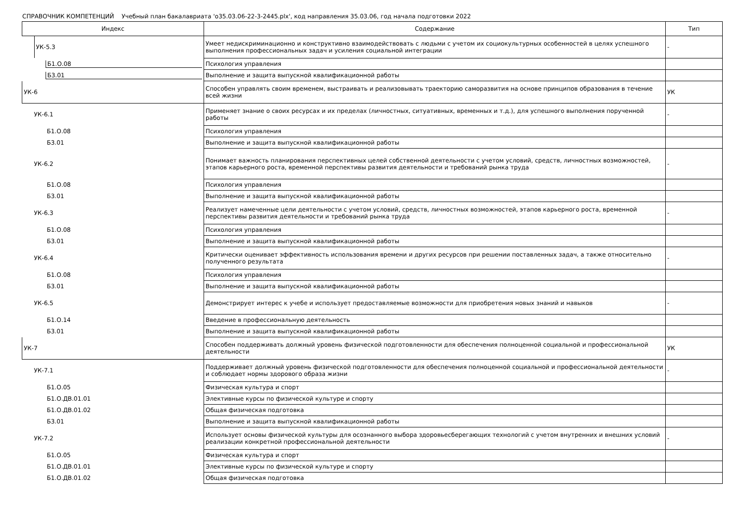СПРАВОЧНИК КОМПЕТЕНЦИЙ Учебный план бакалавриата 'о35.03.06-22-3-2445.plx', код направления 35.03.06, год начала подготовки 2022
| Индекс | Содержание | Тип |
| --- | --- | --- |
| УК-5.3 | Умеет недискриминационно и конструктивно взаимодействовать с людьми с учетом их социокультурных особенностей в целях успешного выполнения профессиональных задач и усиления социальной интеграции | - |
| Б1.О.08 | Психология управления | |
| Б3.01 | Выполнение и защита выпускной квалификационной работы | |
| УК-6 | Способен управлять своим временем, выстраивать и реализовывать траекторию саморазвития на основе принципов образования в течение всей жизни | УК |
| УК-6.1 | Применяет знание о своих ресурсах и их пределах (личностных, ситуативных, временных и т.д.), для успешного выполнения порученной работы | - |
| Б1.О.08 | Психология управления | |
| Б3.01 | Выполнение и защита выпускной квалификационной работы | |
| УК-6.2 | Понимает важность планирования перспективных целей собственной деятельности с учетом условий, средств, личностных возможностей, этапов карьерного роста, временной перспективы развития деятельности и требований рынка труда | - |
| Б1.О.08 | Психология управления | |
| Б3.01 | Выполнение и защита выпускной квалификационной работы | |
| УК-6.3 | Реализует намеченные цели деятельности с учетом условий, средств, личностных возможностей, этапов карьерного роста, временной перспективы развития деятельности и требований рынка труда | - |
| Б1.О.08 | Психология управления | |
| Б3.01 | Выполнение и защита выпускной квалификационной работы | |
| УК-6.4 | Критически оценивает эффективность использования времени и других ресурсов при решении поставленных задач, а также относительно полученного результата | - |
| Б1.О.08 | Психология управления | |
| Б3.01 | Выполнение и защита выпускной квалификационной работы | |
| УК-6.5 | Демонстрирует интерес к учебе и использует предоставляемые возможности для приобретения новых знаний и навыков | - |
| Б1.О.14 | Введение в профессиональную деятельность | |
| Б3.01 | Выполнение и защита выпускной квалификационной работы | |
| УК-7 | Способен поддерживать должный уровень физической подготовленности для обеспечения полноценной социальной и профессиональной деятельности | УК |
| УК-7.1 | Поддерживает должный уровень физической подготовленности для обеспечения полноценной социальной и профессиональной деятельности и соблюдает нормы здорового образа жизни | - |
| Б1.О.05 | Физическая культура и спорт | |
| Б1.О.ДВ.01.01 | Элективные курсы по физической культуре и спорту | |
| Б1.О.ДВ.01.02 | Общая физическая подготовка | |
| Б3.01 | Выполнение и защита выпускной квалификационной работы | |
| УК-7.2 | Использует основы физической культуры для осознанного выбора здоровьесберегающих технологий с учетом внутренних и внешних условий реализации конкретной профессиональной деятельности | - |
| Б1.О.05 | Физическая культура и спорт | |
| Б1.О.ДВ.01.01 | Элективные курсы по физической культуре и спорту | |
| Б1.О.ДВ.01.02 | Общая физическая подготовка | |